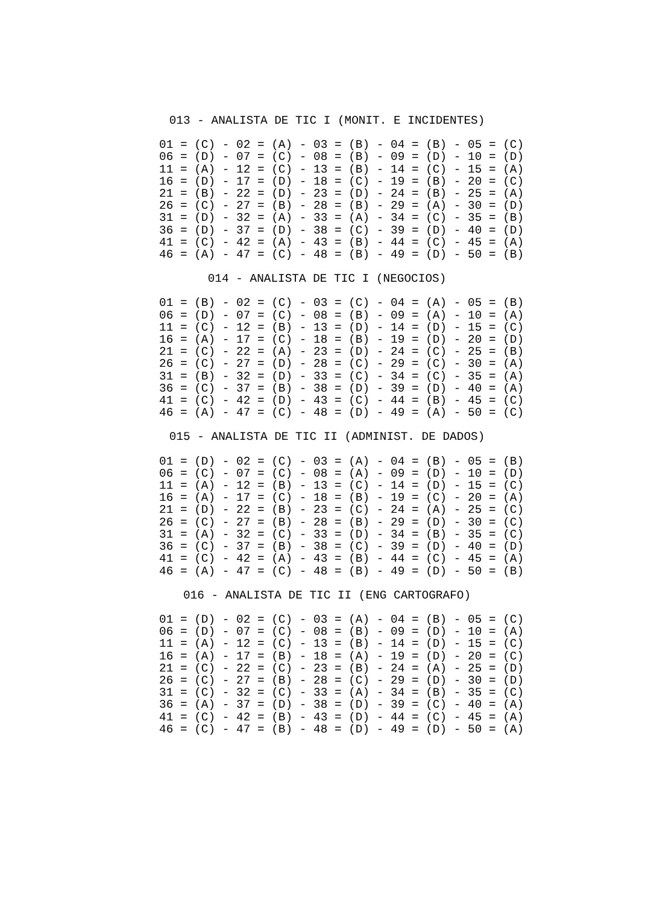013 - ANALISTA DE TIC I (MONIT. E INCIDENTES)
01 = (C) - 02 = (A) - 03 = (B) - 04 = (B) - 05 = (C)
06 = (D) - 07 = (C) - 08 = (B) - 09 = (D) - 10 = (D)
11 = (A) - 12 = (C) - 13 = (B) - 14 = (C) - 15 = (A)
16 = (D) - 17 = (D) - 18 = (C) - 19 = (B) - 20 = (C)
21 = (B) - 22 = (D) - 23 = (D) - 24 = (B) - 25 = (A)
26 = (C) - 27 = (B) - 28 = (B) - 29 = (A) - 30 = (D)
31 = (D) - 32 = (A) - 33 = (A) - 34 = (C) - 35 = (B)
36 = (D) - 37 = (D) - 38 = (C) - 39 = (D) - 40 = (D)
41 = (C) - 42 = (A) - 43 = (B) - 44 = (C) - 45 = (A)
46 = (A) - 47 = (C) - 48 = (B) - 49 = (D) - 50 = (B)
014 - ANALISTA DE TIC I (NEGOCIOS)
01 = (B) - 02 = (C) - 03 = (C) - 04 = (A) - 05 = (B)
06 = (D) - 07 = (C) - 08 = (B) - 09 = (A) - 10 = (A)
11 = (C) - 12 = (B) - 13 = (D) - 14 = (D) - 15 = (C)
16 = (A) - 17 = (C) - 18 = (B) - 19 = (D) - 20 = (D)
21 = (C) - 22 = (A) - 23 = (D) - 24 = (C) - 25 = (B)
26 = (C) - 27 = (D) - 28 = (C) - 29 = (C) - 30 = (A)
31 = (B) - 32 = (D) - 33 = (C) - 34 = (C) - 35 = (A)
36 = (C) - 37 = (B) - 38 = (D) - 39 = (D) - 40 = (A)
41 = (C) - 42 = (D) - 43 = (C) - 44 = (B) - 45 = (C)
46 = (A) - 47 = (C) - 48 = (D) - 49 = (A) - 50 = (C)
015 - ANALISTA DE TIC II (ADMINIST. DE DADOS)
01 = (D) - 02 = (C) - 03 = (A) - 04 = (B) - 05 = (B)
06 = (C) - 07 = (C) - 08 = (A) - 09 = (D) - 10 = (D)
11 = (A) - 12 = (B) - 13 = (C) - 14 = (D) - 15 = (C)
16 = (A) - 17 = (C) - 18 = (B) - 19 = (C) - 20 = (A)
21 = (D) - 22 = (B) - 23 = (C) - 24 = (A) - 25 = (C)
26 = (C) - 27 = (B) - 28 = (B) - 29 = (D) - 30 = (C)
31 = (A) - 32 = (C) - 33 = (D) - 34 = (B) - 35 = (C)
36 = (C) - 37 = (B) - 38 = (C) - 39 = (D) - 40 = (D)
41 = (C) - 42 = (A) - 43 = (B) - 44 = (C) - 45 = (A)
46 = (A) - 47 = (C) - 48 = (B) - 49 = (D) - 50 = (B)
016 - ANALISTA DE TIC II (ENG CARTOGRAFO)
01 = (D) - 02 = (C) - 03 = (A) - 04 = (B) - 05 = (C)
06 = (D) - 07 = (C) - 08 = (B) - 09 = (D) - 10 = (A)
11 = (A) - 12 = (C) - 13 = (B) - 14 = (D) - 15 = (C)
16 = (A) - 17 = (B) - 18 = (A) - 19 = (D) - 20 = (C)
21 = (C) - 22 = (C) - 23 = (B) - 24 = (A) - 25 = (D)
26 = (C) - 27 = (B) - 28 = (C) - 29 = (D) - 30 = (D)
31 = (C) - 32 = (C) - 33 = (A) - 34 = (B) - 35 = (C)
36 = (A) - 37 = (D) - 38 = (D) - 39 = (C) - 40 = (A)
41 = (C) - 42 = (B) - 43 = (D) - 44 = (C) - 45 = (A)
46 = (C) - 47 = (B) - 48 = (D) - 49 = (D) - 50 = (A)